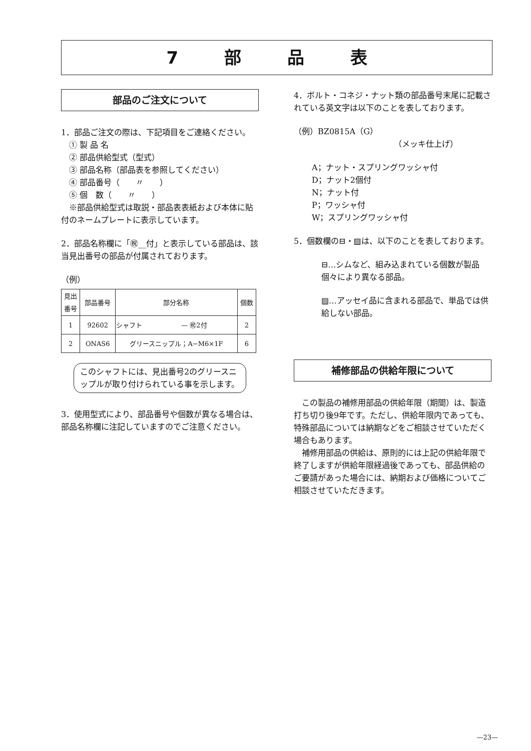7 部 品 表
部品のご注文について
1．部品ご注文の際は、下記項目をご連絡ください。
　① 製 品 名
　② 部品供給型式（型式）
　③ 部品名称（部品表を参照してください）
　④ 部品番号（　　〃　　）
　⑤ 個　数（　　〃　　）
　※部品供給型式は取説・部品表表紙および本体に貼付のネームプレートに表示しています。
2．部品名称欄に「㊗__付」と表示している部品は、該当見出番号の部品が付属されております。
（例）
| 見出 番号 | 部品番号 | 部分名称 | 個数 |
| --- | --- | --- | --- |
| 1 | 92602 | シャフト — ㊗2付 | 2 |
| 2 | ONAS6 | グリースニップル；A−M6×1F | 6 |
このシャフトには、見出番号2のグリースニップルが取り付けられている事を示します。
3．使用型式により、部品番号や個数が異なる場合は、部品名称欄に注記していますのでご注意ください。
4．ボルト・コネジ・ナット類の部品番号末尾に記載されている英文字は以下のことを表しております。
（例）BZ0815A（G）
（メッキ仕上げ）
A；ナット・スプリングワッシャ付
D；ナット2個付
N；ナット付
P；ワッシャ付
W；スプリングワッシャ付
5．個数欄の⊟・▨は、以下のことを表しております。
⊟…シムなど、組み込まれている個数が製品個々により異なる部品。
▨…アッセイ品に含まれる部品で、単品では供給しない部品。
補修部品の供給年限について
　この製品の補修用部品の供給年限（期間）は、製造打ち切り後9年です。ただし、供給年限内であっても、特殊部品については納期などをご相談させていただく場合もあります。
　補修用部品の供給は、原則的には上記の供給年限で終了しますが供給年限経過後であっても、部品供給のご要請があった場合には、納期および価格についてご相談させていただきます。
—23—